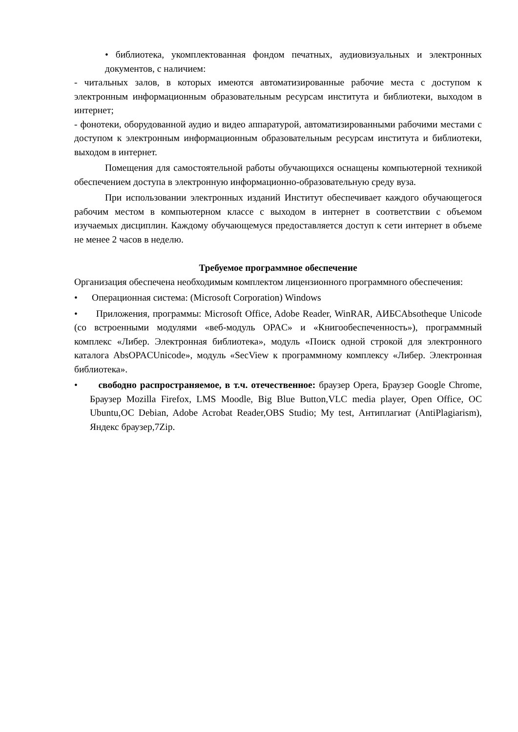• библиотека, укомплектованная фондом печатных, аудиовизуальных и электронных документов, с наличием:
- читальных залов, в которых имеются автоматизированные рабочие места с доступом к электронным информационным образовательным ресурсам института и библиотеки, выходом в интернет;
- фонотеки, оборудованной аудио и видео аппаратурой, автоматизированными рабочими местами с доступом к электронным информационным образовательным ресурсам института и библиотеки, выходом в интернет.
Помещения для самостоятельной работы обучающихся оснащены компьютерной техникой обеспечением доступа в электронную информационно-образовательную среду вуза.
При использовании электронных изданий Институт обеспечивает каждого обучающегося рабочим местом в компьютерном классе с выходом в интернет в соответствии с объемом изучаемых дисциплин. Каждому обучающемуся предоставляется доступ к сети интернет в объеме не менее 2 часов в неделю.
Требуемое программное обеспечение
Организация обеспечена необходимым комплектом лицензионного программного обеспечения:
• Операционная система: (Microsoft Corporation) Windows
• Приложения, программы: Microsoft Office, Adobe Reader, WinRAR, АИБСAbsotheque Unicode (со встроенными модулями «веб-модуль OPAC» и «Книгообеспеченность»), программный комплекс «Либер. Электронная библиотека», модуль «Поиск одной строкой для электронного каталога AbsOPACUnicode», модуль «SecView к программному комплексу «Либер. Электронная библиотека».
• свободно распространяемое, в т.ч. отечественное: браузер Opera, Браузер Google Chrome, Браузер Mozilla Firefox, LMS Moodle, Big Blue Button,VLC media player, Open Office, ОС Ubuntu,ОС Debian, Adobe Acrobat Reader,OBS Studio; My test, Антиплагиат (AntiPlagiarism), Яндекс браузер,7Zip.